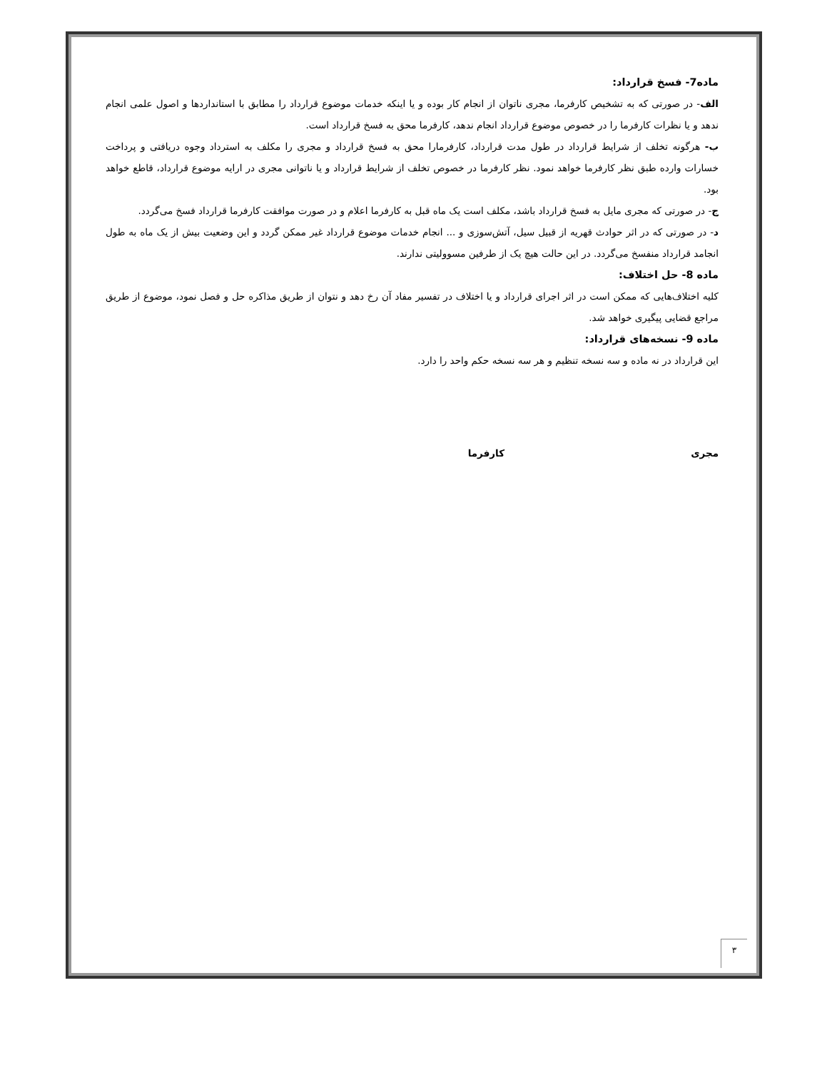ماده7- فسخ قرارداد:
الف- در صورتی که به تشخیص کارفرما، مجری ناتوان از انجام کار بوده و یا اینکه خدمات موضوع قرارداد را مطابق با استانداردها و اصول علمی انجام ندهد و یا نظرات کارفرما را در خصوص موضوع قرارداد انجام ندهد، کارفرما محق به فسخ قرارداد است.
ب- هرگونه تخلف از شرایط قرارداد در طول مدت قرارداد، کارفرمارا محق به فسخ قرارداد و مجری را مکلف به استرداد وجوه دریافتی و پرداخت خسارات وارده طبق نظر کارفرما خواهد نمود. نظر کارفرما در خصوص تخلف از شرایط قرارداد و یا ناتوانی مجری در ارایه موضوع قرارداد، قاطع خواهد بود.
ج- در صورتی که مجری مایل به فسخ قرارداد باشد، مکلف است یک ماه قبل به کارفرما اعلام و در صورت موافقت کارفرما قرارداد فسخ می‌گردد.
د- در صورتی که در اثر حوادث قهریه از قبیل سیل، آتش‌سوزی و ... انجام خدمات موضوع قرارداد غیر ممکن گردد و این وضعیت بیش از یک ماه به طول انجامد قرارداد منفسخ می‌گردد. در این حالت هیچ یک از طرفین مسوولیتی ندارند.
ماده 8- حل اختلاف:
کلیه اختلاف‌هایی که ممکن است در اثر اجرای قرارداد و یا اختلاف در تفسیر مفاد آن رخ دهد و نتوان از طریق مذاکره حل و فصل نمود، موضوع از طریق مراجع قضایی پیگیری خواهد شد.
ماده 9- نسخه‌های قرارداد:
این قرارداد در نه ماده و سه نسخه تنظیم و هر سه نسخه حکم واحد را دارد.
مجری کارفرما
۳